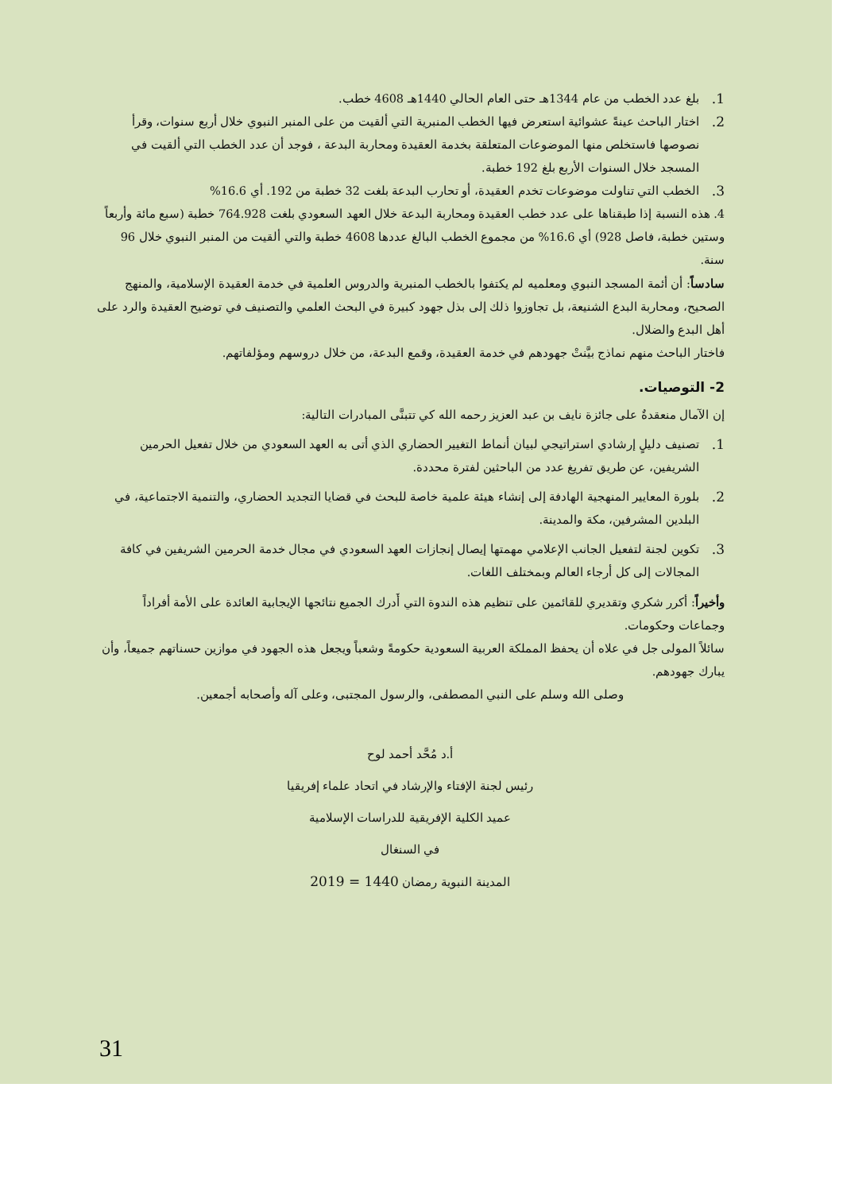1. بلغ عدد الخطب من عام 1344هـ حتى العام الحالي 1440هـ 4608 خطب.
2. اختار الباحث عينةً عشوائية استعرض فيها الخطب المنبرية التي ألقيت من على المنبر النبوي خلال أربع سنوات، وقرأ نصوصها فاستخلص منها الموضوعات المتعلقة بخدمة العقيدة ومحاربة البدعة ، فوجد أن عدد الخطب التي ألقيت في المسجد خلال السنوات الأربع بلغ 192 خطبة.
3. الخطب التي تناولت موضوعات تخدم العقيدة، أو تحارب البدعة بلغت 32 خطبة من 192. أي 16.6%
4. هذه النسبة إذا طبقناها على عدد خطب العقيدة ومحاربة البدعة خلال العهد السعودي بلغت 764.928 خطبة (سبع مائة وأربعاً وستين خطبة، فاصل 928) أي 16.6% من مجموع الخطب البالغ عددها 4608 خطبة والتي ألقيت من المنبر النبوي خلال 96 سنة.
سادساً: أن أئمة المسجد النبوي ومعلميه لم يكتفوا بالخطب المنبرية والدروس العلمية في خدمة العقيدة الإسلامية، والمنهج الصحيح، ومحاربة البدع الشنيعة، بل تجاوزوا ذلك إلى بذل جهود كبيرة في البحث العلمي والتصنيف في توضيح العقيدة والرد على أهل البدع والضلال.
فاختار الباحث منهم نماذج بيَّنتْ جهودهم في خدمة العقيدة، وقمع البدعة، من خلال دروسهم ومؤلفاتهم.
2- التوصيات.
إن الآمال منعقدةٌ على جائزة نايف بن عبد العزيز رحمه الله كي تتبنَّى المبادرات التالية:
1. تصنيف دليلٍ إرشادي استراتيجي لبيان أنماط التغيير الحضاري الذي أتى به العهد السعودي من خلال تفعيل الحرمين الشريفين، عن طريق تفريغ عدد من الباحثين لفترة محددة.
2. بلورة المعايير المنهجية الهادفة إلى إنشاء هيئة علمية خاصة للبحث في قضايا التجديد الحضاري، والتنمية الاجتماعية، في البلدين المشرفين، مكة والمدينة.
3. تكوين لجنة لتفعيل الجانب الإعلامي مهمتها إيصال إنجازات العهد السعودي في مجال خدمة الحرمين الشريفين في كافة المجالات إلى كل أرجاء العالم وبمختلف اللغات.
وأخيراً: أكرر شكري وتقديري للقائمين على تنظيم هذه الندوة التي أَدرك الجميع نتائجها الإيجابية العائدة على الأمة أفراداً وجماعات وحكومات.
سائلاً المولى جل في علاه أن يحفظ المملكة العربية السعودية حكومةً وشعباً ويجعل هذه الجهود في موازين حسناتهم جميعاً، وأن يبارك جهودهم.
وصلى الله وسلم على النبي المصطفى، والرسول المجتبى، وعلى آله وأصحابه أجمعين.
أ.د مُحَّد أحمد لوح
رئيس لجنة الإفتاء والإرشاد في اتحاد علماء إفريقيا
عميد الكلية الإفريقية للدراسات الإسلامية
في السنغال
المدينة النبوية رمضان 1440 = 2019
31